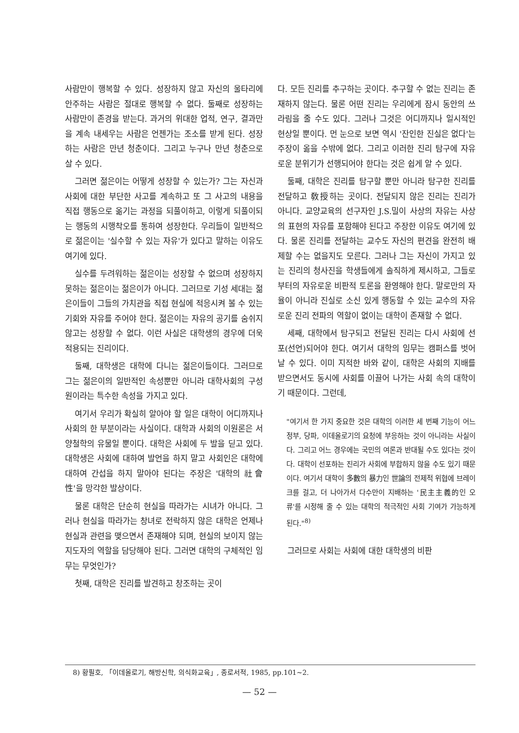사람만이 행복할 수 있다. 성장하지 않고 자신의 울타리에 안주하는 사람은 절대로 행복할 수 없다. 둘째로 성장하는 사람만이 존경을 받는다. 과거의 위대한 업적, 연구, 결과만을 계속 내세우는 사람은 언젠가는 조소를 받게 된다. 성장하는 사람은 만년 청춘이다. 그리고 누구나 만년 청춘으로 살 수 있다.
그러면 젊은이는 어떻게 성장할 수 있는가? 그는 자신과 사회에 대한 부단한 사고를 계속하고 또 그 사고의 내용을 직접 행동으로 옮기는 과정을 되풀이하고, 이렇게 되풀이되는 행동의 시행착오를 통하여 성장한다. 우리들이 일반적으로 젊은이는 '실수할 수 있는 자유'가 있다고 말하는 이유도 여기에 있다.
실수를 두려워하는 젊은이는 성장할 수 없으며 성장하지 못하는 젊은이는 젊은이가 아니다. 그러므로 기성 세대는 젊은이들이 그들의 가치관을 직접 현실에 적응시켜 볼 수 있는 기회와 자유를 주어야 한다. 젊은이는 자유의 공기를 숨쉬지 않고는 성장할 수 없다. 이런 사실은 대학생의 경우에 더욱 적용되는 진리이다.
둘째, 대학생은 대학에 다니는 젊은이들이다. 그러므로 그는 젊은이의 일반적인 속성뿐만 아니라 대학사회의 구성원이라는 특수한 속성을 가지고 있다.
여기서 우리가 확실히 알아야 할 일은 대학이 어디까지나 사회의 한 부분이라는 사실이다. 대학과 사회의 이원론은 서양철학의 유물일 뿐이다. 대학은 사회에 두 발을 딛고 있다. 대학생은 사회에 대하여 발언을 하지 말고 사회인은 대학에 대하여 간섭을 하지 말아야 된다는 주장은 '대학의 社會性'을 망각한 발상이다.
물론 대학은 단순히 현실을 따라가는 시녀가 아니다. 그러나 현실을 따라가는 창녀로 전락하지 않은 대학은 언제나 현실과 관련을 맺으면서 존재해야 되며, 현실의 보이지 않는 지도자의 역할을 담당해야 된다. 그러면 대학의 구체적인 임무는 무엇인가?
첫째, 대학은 진리를 발견하고 창조하는 곳이
다. 모든 진리를 추구하는 곳이다. 추구할 수 없는 진리는 존재하지 않는다. 물론 어떤 진리는 우리에게 잠시 동안의 쓰라림을 줄 수도 있다. 그러나 그것은 어디까지나 일시적인 현상일 뿐이다. 먼 눈으로 보면 역시 '잔인한 진실은 없다'는 주장이 옳을 수밖에 없다. 그리고 이러한 진리 탐구에 자유로운 분위기가 선행되어야 한다는 것은 쉽게 알 수 있다.
둘째, 대학은 진리를 탐구할 뿐만 아니라 탐구한 진리를 전달하고 敎授하는 곳이다. 전달되지 않은 진리는 진리가 아니다. 교양교육의 선구자인 J.S.밀이 사상의 자유는 사상의 표현의 자유를 포함해야 된다고 주장한 이유도 여기에 있다. 물론 진리를 전달하는 교수도 자신의 편견을 완전히 배제할 수는 없을지도 모른다. 그러나 그는 자신이 가지고 있는 진리의 청사진을 학생들에게 솔직하게 제시하고, 그들로부터의 자유로운 비판적 토론을 환영해야 한다. 말로만의 자율이 아니라 진실로 소신 있게 행동할 수 있는 교수의 자유로운 진리 전파의 역할이 없이는 대학이 존재할 수 없다.
세째, 대학에서 탐구되고 전달된 진리는 다시 사회에 선포(선언)되어야 한다. 여기서 대학의 임무는 캠퍼스를 벗어날 수 있다. 이미 지적한 바와 같이, 대학은 사회의 지배를 받으면서도 동시에 사회를 이끌어 나가는 사회 속의 대학이기 때문이다. 그런데,
"여기서 한 가지 중요한 것은 대학의 이러한 세 번째 기능이 어느 정부, 당파, 이데올로기의 요청에 부응하는 것이 아니라는 사실이다. 그리고 어느 경우에는 국민의 여론과 반대될 수도 있다는 것이다. 대학이 선포하는 진리가 사회에 부합하지 않을 수도 있기 때문이다. 여기서 대학이 多數의 暴力인 世論의 전제적 위협에 브레이크를 걸고, 더 나아가서 다수만이 지배하는 '民主主義的인 오류'를 시정해 줄 수 있는 대학의 적극적인 사회 기여가 가능하게 된다."<sup>8)</sup>
그러므로 사회는 사회에 대한 대학생의 비판
8) 황필호, 「이데올로기, 해방신학, 의식화교육」, 종로서적, 1985, pp.101~2.
— 52 —